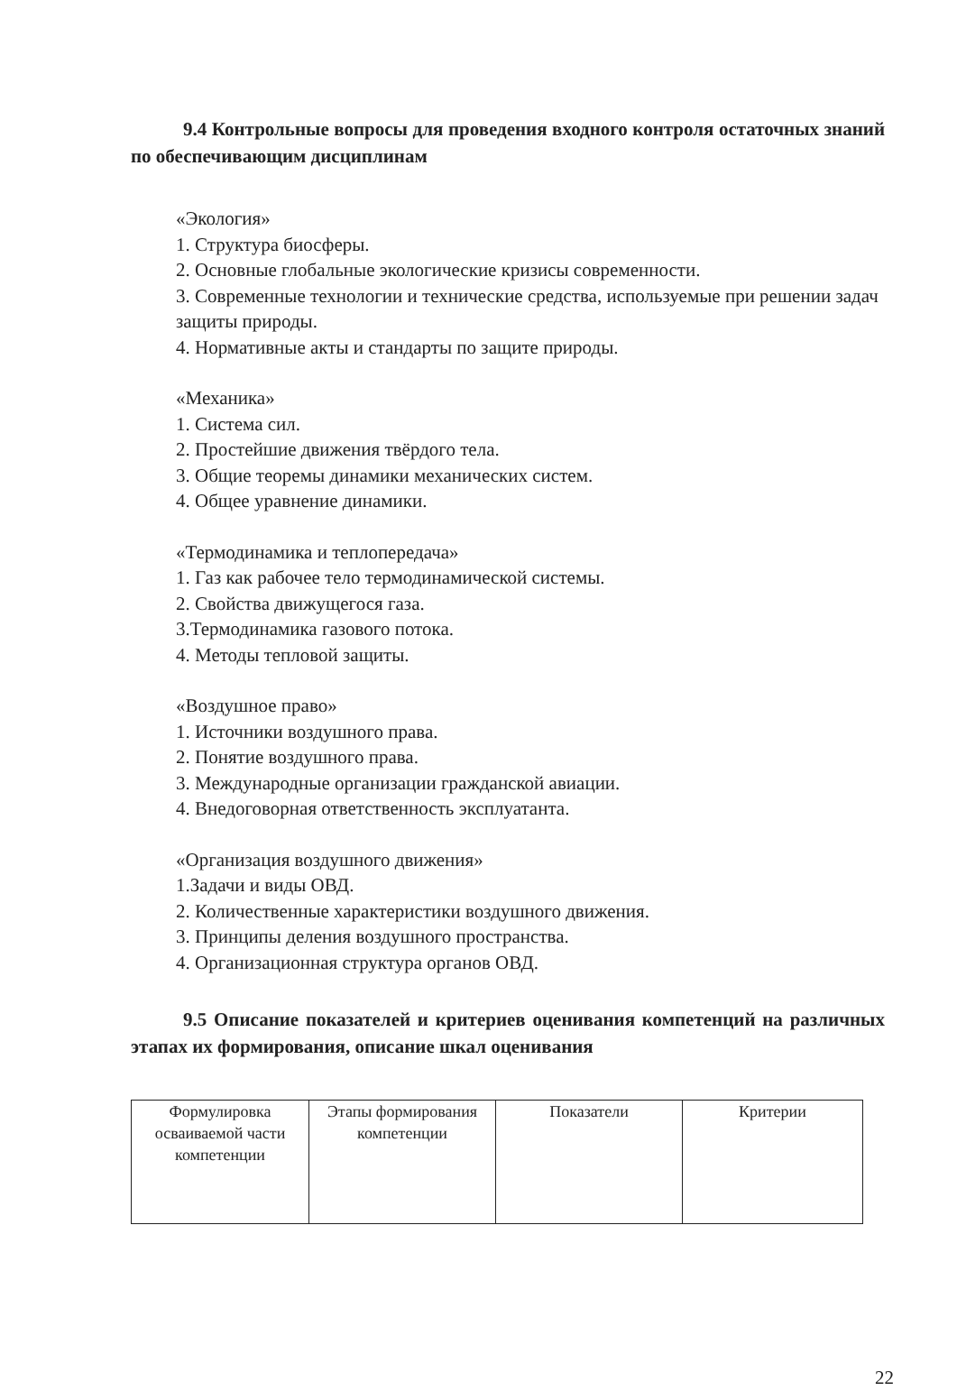9.4 Контрольные вопросы для проведения входного контроля остаточных знаний по обеспечивающим дисциплинам
«Экология»
1. Структура биосферы.
2. Основные глобальные экологические кризисы современности.
3. Современные технологии и технические средства, используемые при решении задач защиты природы.
4. Нормативные акты и стандарты по защите природы.
«Механика»
1. Система сил.
2. Простейшие движения твёрдого тела.
3. Общие теоремы динамики механических систем.
4. Общее уравнение динамики.
«Термодинамика и теплопередача»
1. Газ как рабочее тело термодинамической системы.
2. Свойства движущегося газа.
3.Термодинамика газового потока.
4. Методы тепловой защиты.
«Воздушное право»
1. Источники воздушного права.
2. Понятие воздушного права.
3. Международные организации гражданской авиации.
4. Внедоговорная ответственность эксплуатанта.
«Организация воздушного движения»
1.Задачи и виды ОВД.
2. Количественные характеристики воздушного движения.
3. Принципы деления воздушного пространства.
4. Организационная структура органов ОВД.
9.5 Описание показателей и критериев оценивания компетенций на различных этапах их формирования, описание шкал оценивания
| Формулировка осваиваемой части компетенции | Этапы формирования компетенции | Показатели | Критерии |
22